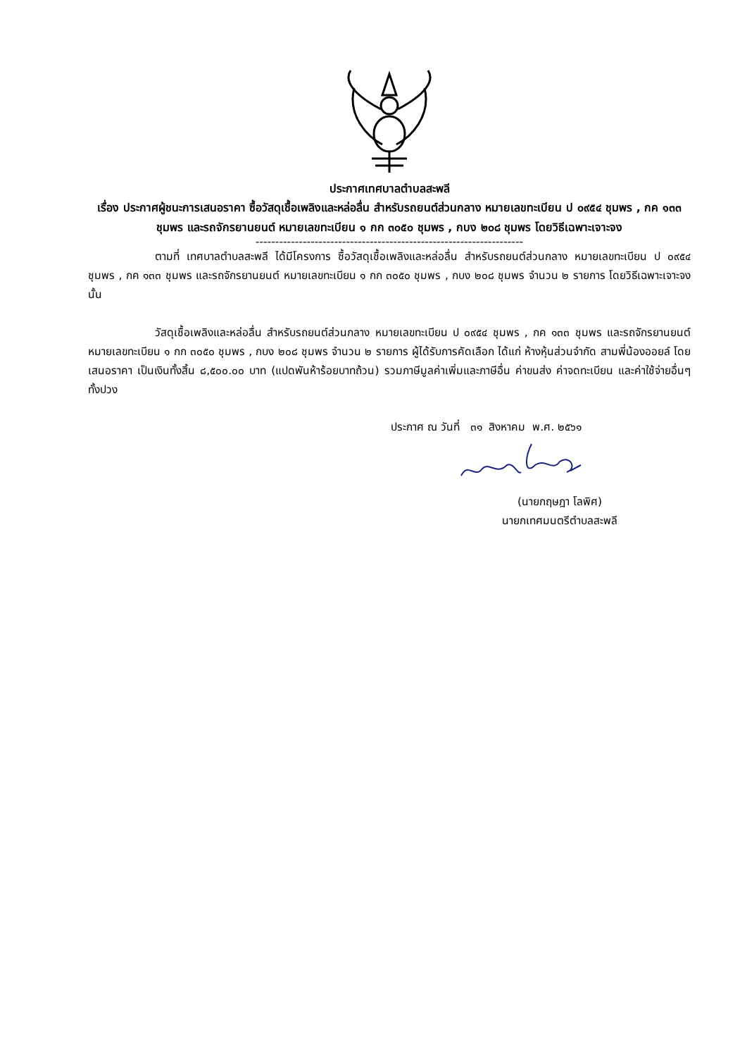ประกาศเทศบาลตำบลสะพลี
เรื่อง ประกาศผู้ชนะการเสนอราคา ซื้อวัสดุเชื้อเพลิงและหล่อลื่น สำหรับรถยนต์ส่วนกลาง หมายเลขทะเบียน ป ๐๙๕๔ ชุมพร , กค ๑๓๓ ชุมพร และรถจักรยานยนต์ หมายเลขทะเบียน ๑ กก ๓๐๕๐ ชุมพร , กบง ๒๐๘ ชุมพร โดยวิธีเฉพาะเจาะจง
--------------------------------------------------------------------
ตามที่ เทศบาลตำบลสะพลี ได้มีโครงการ ซื้อวัสดุเชื้อเพลิงและหล่อลื่น สำหรับรถยนต์ส่วนกลาง หมายเลขทะเบียน ป ๐๙๕๔ ชุมพร , กค ๑๓๓ ชุมพร และรถจักรยานยนต์ หมายเลขทะเบียน ๑ กก ๓๐๕๐ ชุมพร , กบง ๒๐๘ ชุมพร จำนวน ๒ รายการ โดยวิธีเฉพาะเจาะจง นั้น
วัสดุเชื้อเพลิงและหล่อลื่น สำหรับรถยนต์ส่วนกลาง หมายเลขทะเบียน ป ๐๙๕๔ ชุมพร , กค ๑๓๓ ชุมพร และรถจักรยานยนต์ หมายเลขทะเบียน ๑ กก ๓๐๕๐ ชุมพร , กบง ๒๐๘ ชุมพร จำนวน ๒ รายการ ผู้ได้รับการคัดเลือก ได้แก่ ห้างหุ้นส่วนจำกัด สามพี่น้องออยล์ โดยเสนอราคา เป็นเงินทั้งสิ้น ๘,๕๐๐.๐๐ บาท (แปดพันห้าร้อยบาทถ้วน) รวมภาษีมูลค่าเพิ่มและภาษีอื่น ค่าขนส่ง ค่าจดทะเบียน และค่าใช้จ่ายอื่นๆ ทั้งปวง
ประกาศ ณ วันที่ ๓๑ สิงหาคม พ.ศ. ๒๕๖๑
(นายกฤษฎา โลพิศ)
นายกเทศมนตรีตำบลสะพลี